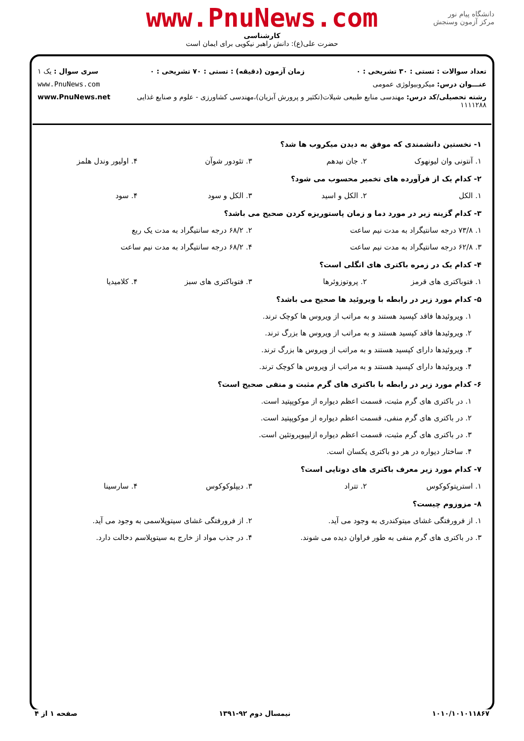دانشگاه پیام نور
مرکز آزمون وسنجش
www.PnuNews.com
کارشناسی
حضرت علی(ع): دانش راهبر نیکویی برای ایمان است
تعداد سوالات : تستی : ۳۰ تشریحی : ۰ زمان آزمون (دقیقه) : تستی : ۷۰ تشریحی : ۰ سری سوال : یک ۱
عنـــوان درس: میکروبیولوژی عمومی www.PnuNews.com
رشته تحصیلی/کد درس: مهندسی منابع طبیعی شیلات(تکثیر و پرورش آبزیان)،مهندسی کشاورزی - علوم و صنایع غذایی ۱۱۱۱۲۸۸ www.PnuNews.net
۱- نخستین دانشمندی که موفق به دیدن میکروب ها شد؟
| ۱. آنتونی وان لیونهوک | ۲. جان نیدهم | ۳. تئودور شوآن | ۴. اولیور وندل هلمز |
۲- کدام یک از فرآورده های تخمیر محسوب می شود؟
| ۱. الکل | ۲. الکل و اسید | ۳. الکل و سود | ۴. سود |
۳- کدام گزینه زیر در مورد دما و زمان پاستوریزه کردن صحیح می باشد؟
| ۱. ۷۳/۸ درجه سانتیگراد به مدت نیم ساعت | ۲. ۶۸/۲ درجه سانتیگراد به مدت یک ربع |
| ۳. ۶۲/۸ درجه سانتیگراد به مدت نیم ساعت | ۴. ۶۸/۲ درجه سانتیگراد به مدت نیم ساعت |
۴- کدام یک در زمره باکتری های انگلی است؟
| ۱. فتوباکتری های قرمز | ۲. پروتوزوئرها | ۳. فتوباکتری های سبز | ۴. کلامیدیا |
۵- کدام مورد زیر در رابطه با ویروئید ها صحیح می باشد؟
۱. ویروئیدها فاقد کپسید هستند و به مراتب از ویروس ها کوچک ترند.
۲. ویروئیدها فاقد کپسید هستند و به مراتب از ویروس ها بزرگ ترند.
۳. ویروئیدها دارای کپسید هستند و به مراتب از ویروس ها بزرگ ترند.
۴. ویروئیدها دارای کپسید هستند و به مراتب از ویروس ها کوچک ترند.
۶- کدام مورد زیر در رابطه با باکتری های گرم مثبت و منفی صحیح است؟
۱. در باکتری های گرم مثبت، قسمت اعظم دیواره از موکوپپتید است.
۲. در باکتری های گرم منفی، قسمت اعظم دیواره از موکوپپتید است.
۳. در باکتری های گرم مثبت، قسمت اعظم دیواره ازلیپوپروتئین است.
۴. ساختار دیواره در هر دو باکتری یکسان است.
۷- کدام مورد زیر معرف باکتری های دوتایی است؟
| ۱. استرپتوکوکوس | ۲. تتراد | ۳. دیپلوکوکوس | ۴. سارسینا |
۸- مزوزوم چیست؟
| ۱. از فرورفتگی غشای میتوکندری به وجود می آید. | ۲. از فرورفتگی غشای سیتوپلاسمی به وجود می آید. |
| ۳. در باکتری های گرم منفی به طور فراوان دیده می شوند. | ۴. در جذب مواد از خارج به سیتوپلاسم دخالت دارد. |
۱۰۱۰/۱۰۱۰۱۱۸۶۷ نیمسال دوم ۹۲-۱۳۹۱ صفحه ۱ از ۴